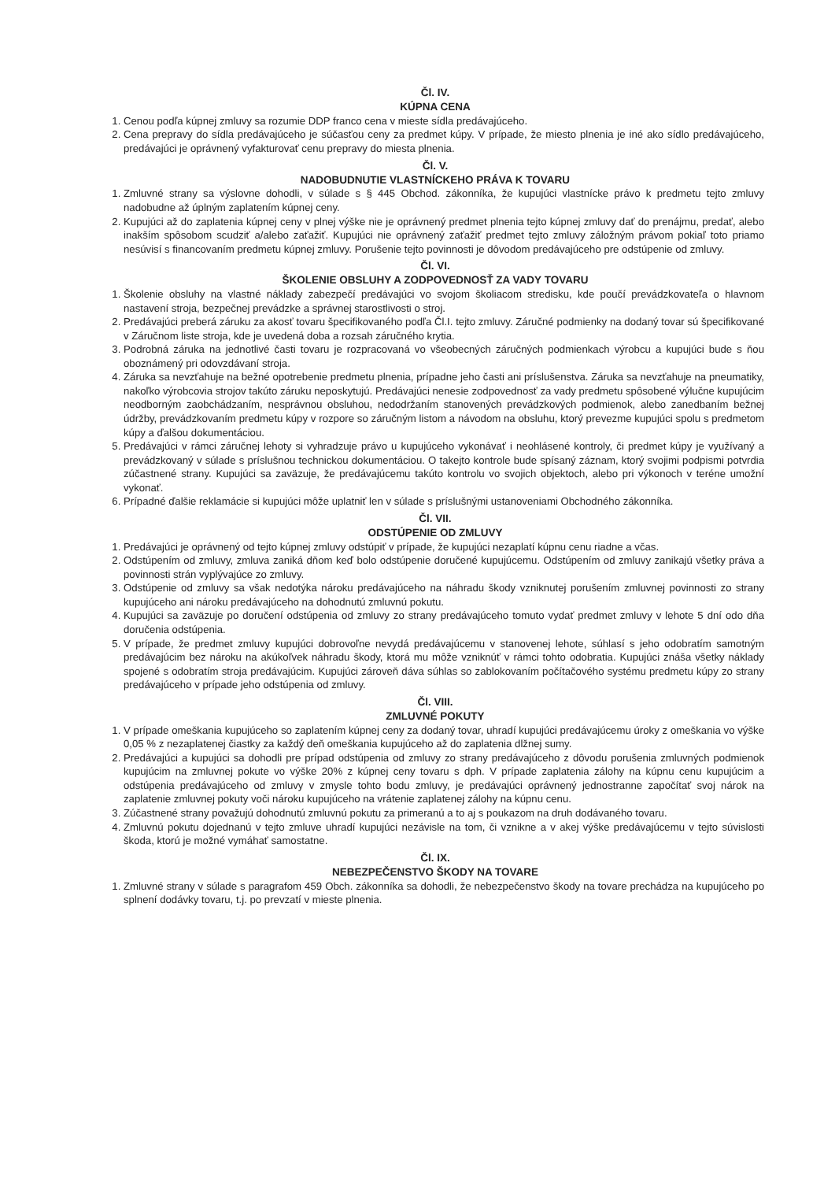Čl. IV.
KÚPNA CENA
1. Cenou podľa kúpnej zmluvy sa rozumie DDP franco cena v mieste sídla predávajúceho.
2. Cena prepravy do sídla predávajúceho je súčasťou ceny za predmet kúpy. V prípade, že miesto plnenia je iné ako sídlo predávajúceho, predávajúci je oprávnený vyfakturovať cenu prepravy do miesta plnenia.
Čl. V.
NADOBUDNUTIE VLASTNÍCKEHO PRÁVA K TOVARU
1. Zmluvné strany sa výslovne dohodli, v súlade s § 445 Obchod. zákonníka, že kupujúci vlastnícke právo k predmetu tejto zmluvy nadobudne až úplným zaplatením kúpnej ceny.
2. Kupujúci až do zaplatenia kúpnej ceny v plnej výške nie je oprávnený predmet plnenia tejto kúpnej zmluvy dať do prenájmu, predať, alebo inakším spôsobom scudziť a/alebo zaťažiť. Kupujúci nie oprávnený zaťažiť predmet tejto zmluvy záložným právom pokiaľ toto priamo nesúvisí s financovaním predmetu kúpnej zmluvy. Porušenie tejto povinnosti je dôvodom predávajúceho pre odstúpenie od zmluvy.
Čl. VI.
ŠKOLENIE OBSLUHY A ZODPOVEDNOSŤ ZA VADY TOVARU
1. Školenie obsluhy na vlastné náklady zabezpečí predávajúci vo svojom školiacom stredisku, kde poučí prevádzkovateľa o hlavnom nastavení stroja, bezpečnej prevádzke a správnej starostlivosti o stroj.
2. Predávajúci preberá záruku za akosť tovaru špecifikovaného podľa Čl.I. tejto zmluvy. Záručné podmienky na dodaný tovar sú špecifikované v Záručnom liste stroja, kde je uvedená doba a rozsah záručného krytia.
3. Podrobná záruka na jednotlivé časti tovaru je rozpracovaná vo všeobecných záručných podmienkach výrobcu a kupujúci bude s ňou oboznámený pri odovzdávaní stroja.
4. Záruka sa nevzťahuje na bežné opotrebenie predmetu plnenia, prípadne jeho časti ani príslušenstva. Záruka sa nevzťahuje na pneumatiky, nakoľko výrobcovia strojov takúto záruku neposkytujú. Predávajúci nenesie zodpovednosť za vady predmetu spôsobené výlučne kupujúcim neodborným zaobchádzaním, nesprávnou obsluhou, nedodržaním stanovených prevádzkových podmienok, alebo zanedbaním bežnej údržby, prevádzkovaním predmetu kúpy v rozpore so záručným listom a návodom na obsluhu, ktorý prevezme kupujúci spolu s predmetom kúpy a ďalšou dokumentáciou.
5. Predávajúci v rámci záručnej lehoty si vyhradzuje právo u kupujúceho vykonávať i neohlásené kontroly, či predmet kúpy je využívaný a prevádzkovaný v súlade s príslušnou technickou dokumentáciou. O takejto kontrole bude spísaný záznam, ktorý svojimi podpismi potvrdia zúčastnené strany. Kupujúci sa zaväzuje, že predávajúcemu takúto kontrolu vo svojich objektoch, alebo pri výkonoch v teréne umožní vykonať.
6. Prípadné ďalšie reklamácie si kupujúci môže uplatniť len v súlade s príslušnými ustanoveniami Obchodného zákonníka.
Čl. VII.
ODSTÚPENIE OD ZMLUVY
1. Predávajúci je oprávnený od tejto kúpnej zmluvy odstúpiť v prípade, že kupujúci nezaplatí kúpnu cenu riadne a včas.
2. Odstúpením od zmluvy, zmluva zaniká dňom keď bolo odstúpenie doručené kupujúcemu. Odstúpením od zmluvy zanikajú všetky práva a povinnosti strán vyplývajúce zo zmluvy.
3. Odstúpenie od zmluvy sa však nedotýka nároku predávajúceho na náhradu škody vzniknutej porušením zmluvnej povinnosti zo strany kupujúceho ani nároku predávajúceho na dohodnutú zmluvnú pokutu.
4. Kupujúci sa zaväzuje po doručení odstúpenia od zmluvy zo strany predávajúceho tomuto vydať predmet zmluvy v lehote 5 dní odo dňa doručenia odstúpenia.
5. V prípade, že predmet zmluvy kupujúci dobrovoľne nevydá predávajúcemu v stanovenej lehote, súhlasí s jeho odobratím samotným predávajúcim bez nároku na akúkoľvek náhradu škody, ktorá mu môže vzniknúť v rámci tohto odobratia. Kupujúci znáša všetky náklady spojené s odobratím stroja predávajúcim. Kupujúci zároveň dáva súhlas so zablokovaním počítačového systému predmetu kúpy zo strany predávajúceho v prípade jeho odstúpenia od zmluvy.
Čl. VIII.
ZMLUVNÉ POKUTY
1. V prípade omeškania kupujúceho so zaplatením kúpnej ceny za dodaný tovar, uhradí kupujúci predávajúcemu úroky z omeškania vo výške 0,05 % z nezaplatenej čiastky za každý deň omeškania kupujúceho až do zaplatenia dlžnej sumy.
2. Predávajúci a kupujúci sa dohodli pre prípad odstúpenia od zmluvy zo strany predávajúceho z dôvodu porušenia zmluvných podmienok kupujúcim na zmluvnej pokute vo výške 20% z kúpnej ceny tovaru s dph. V prípade zaplatenia zálohy na kúpnu cenu kupujúcim a odstúpenia predávajúceho od zmluvy v zmysle tohto bodu zmluvy, je predávajúci oprávnený jednostranne započítať svoj nárok na zaplatenie zmluvnej pokuty voči nároku kupujúceho na vrátenie zaplatenej zálohy na kúpnu cenu.
3. Zúčastnené strany považujú dohodnutú zmluvnú pokutu za primeranú a to aj s poukazom na druh dodávaného tovaru.
4. Zmluvnú pokutu dojednanú v tejto zmluve uhradí kupujúci nezávisle na tom, či vznikne a v akej výške predávajúcemu v tejto súvislosti škoda, ktorú je možné vymáhať samostatne.
Čl. IX.
NEBEZPEČENSTVO ŠKODY NA TOVARE
1. Zmluvné strany v súlade s paragrafom 459 Obch. zákonníka sa dohodli, že nebezpečenstvo škody na tovare prechádza na kupujúceho po splnení dodávky tovaru, t.j. po prevzatí v mieste plnenia.